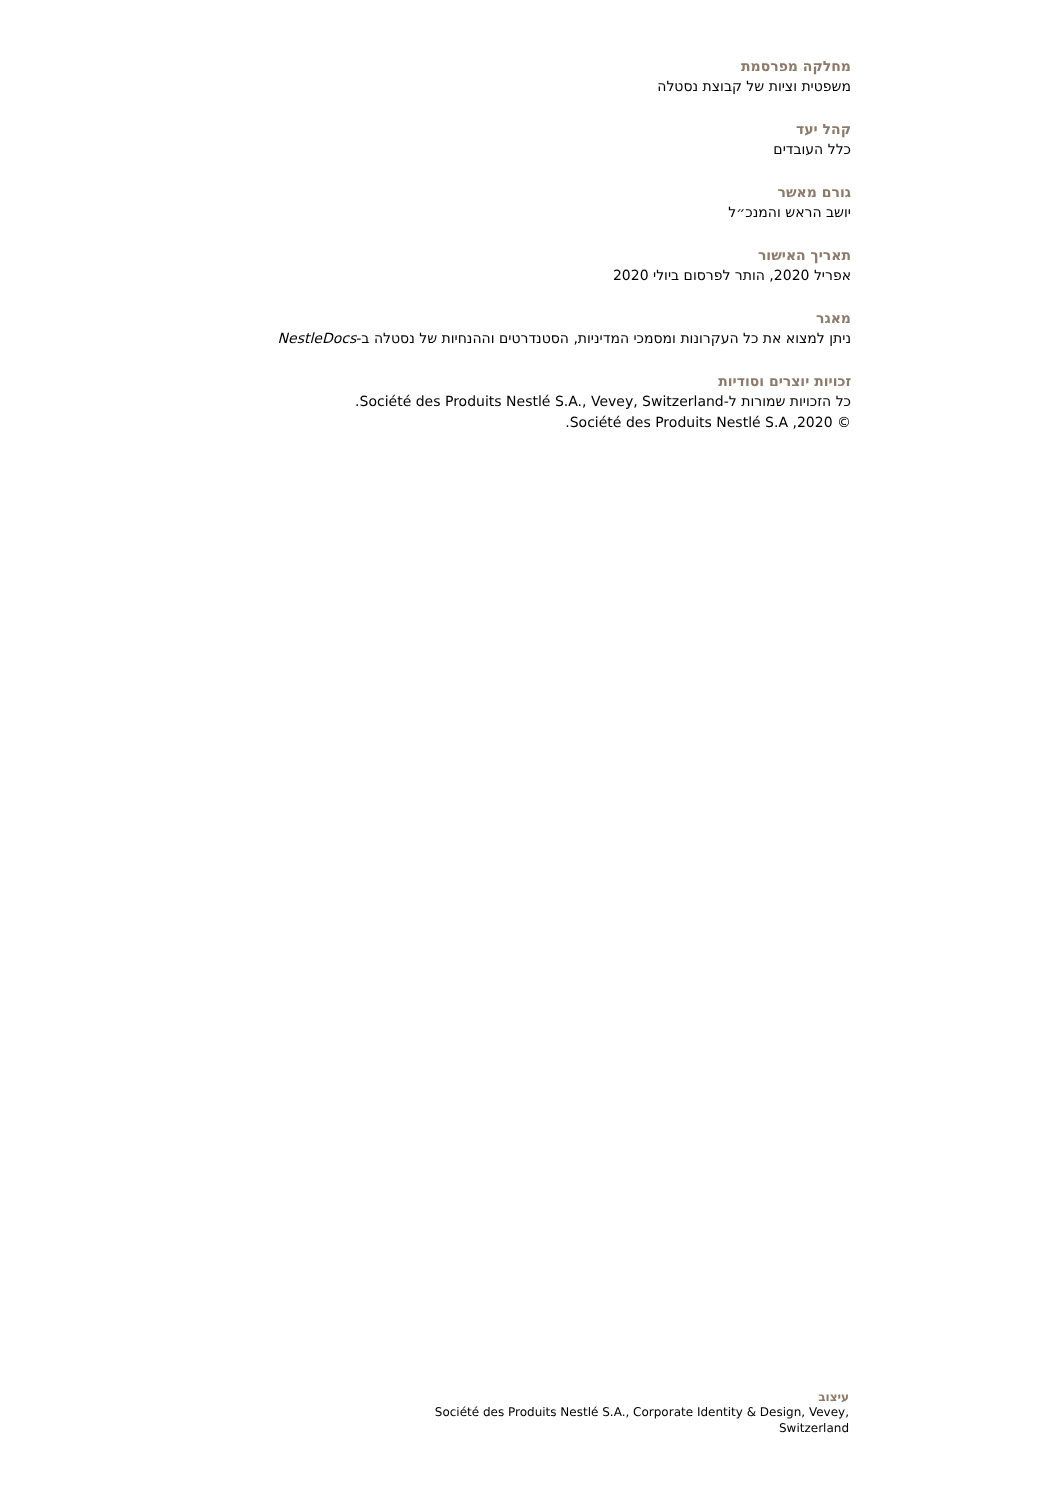מחלקה מפרסמת
משפטית וציות של קבוצת נסטלה
קהל יעד
כלל העובדים
גורם מאשר
יושב הראש והמנכ״ל
תאריך האישור
אפריל 2020, הותר לפרסום ביולי 2020
מאגר
ניתן למצוא את כל העקרונות ומסמכי המדיניות, הסטנדרטים וההנחיות של נסטלה ב-NestleDocs
זכויות יוצרים וסודיות
כל הזכויות שמורות ל-Société des Produits Nestlé S.A., Vevey, Switzerland.
© 2020, Société des Produits Nestlé S.A.
עיצוב
Société des Produits Nestlé S.A., Corporate Identity & Design, Vevey, Switzerland